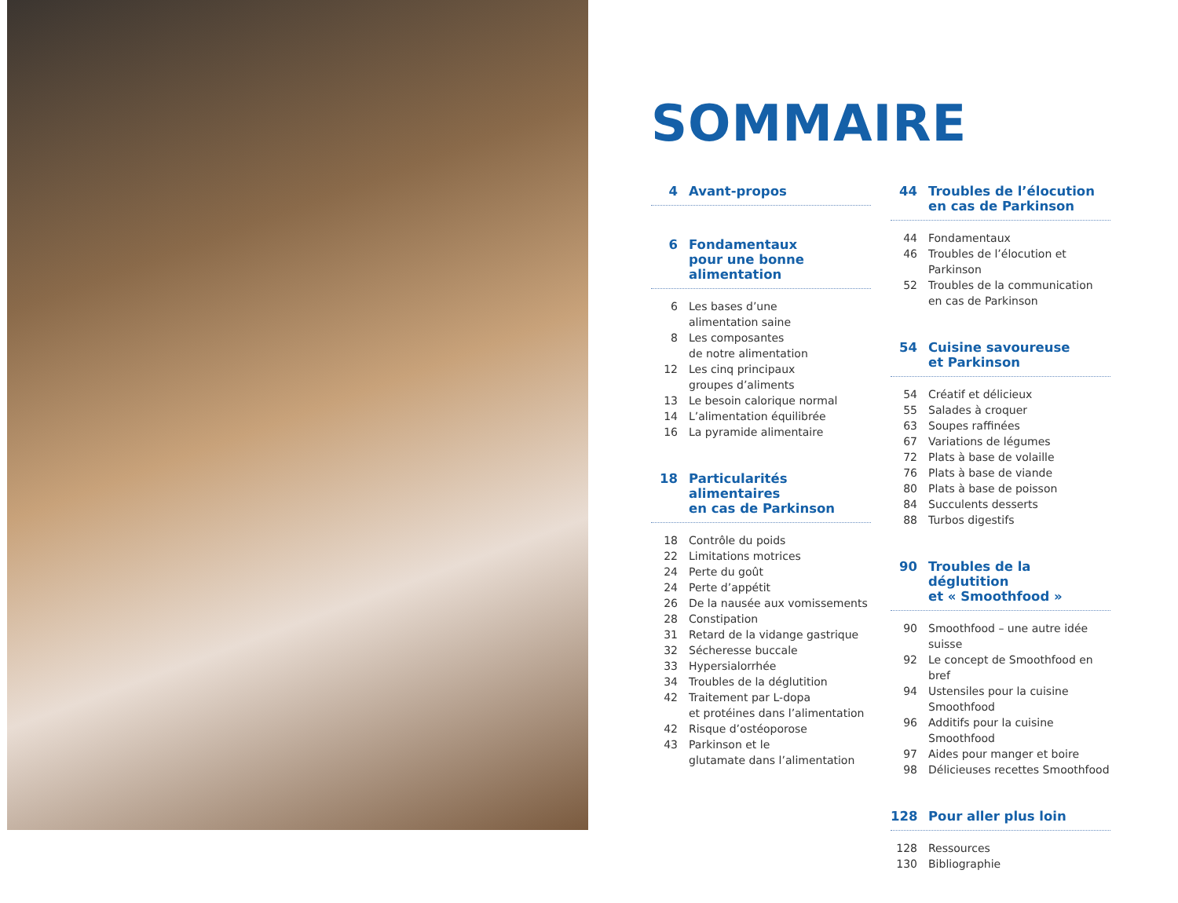SOMMAIRE
4 Avant-propos
6 Fondamentaux
pour une bonne alimentation
6 Les bases d’une
alimentation saine
8 Les composantes
de notre alimentation
12 Les cinq principaux
groupes d’aliments
13 Le besoin calorique normal
14 L’alimentation équilibrée
16 La pyramide alimentaire
18 Particularités alimentaires
en cas de Parkinson
18 Contrôle du poids
22 Limitations motrices
24 Perte du goût
24 Perte d’appétit
26 De la nausée aux vomissements
28 Constipation
31 Retard de la vidange gastrique
32 Sécheresse buccale
33 Hypersialorrhée
34 Troubles de la déglutition
42 Traitement par L-dopa
et protéines dans l’alimentation
42 Risque d’ostéoporose
43 Parkinson et le
glutamate dans l’alimentation
44 Troubles de l’élocution
en cas de Parkinson
44 Fondamentaux
46 Troubles de l’élocution et Parkinson
52 Troubles de la communication
en cas de Parkinson
54 Cuisine savoureuse
et Parkinson
54 Créatif et délicieux
55 Salades à croquer
63 Soupes raffinées
67 Variations de légumes
72 Plats à base de volaille
76 Plats à base de viande
80 Plats à base de poisson
84 Succulents desserts
88 Turbos digestifs
90 Troubles de la déglutition
et « Smoothfood »
90 Smoothfood – une autre idée suisse
92 Le concept de Smoothfood en bref
94 Ustensiles pour la cuisine Smoothfood
96 Additifs pour la cuisine Smoothfood
97 Aides pour manger et boire
98 Délicieuses recettes Smoothfood
128 Pour aller plus loin
128 Ressources
130 Bibliographie